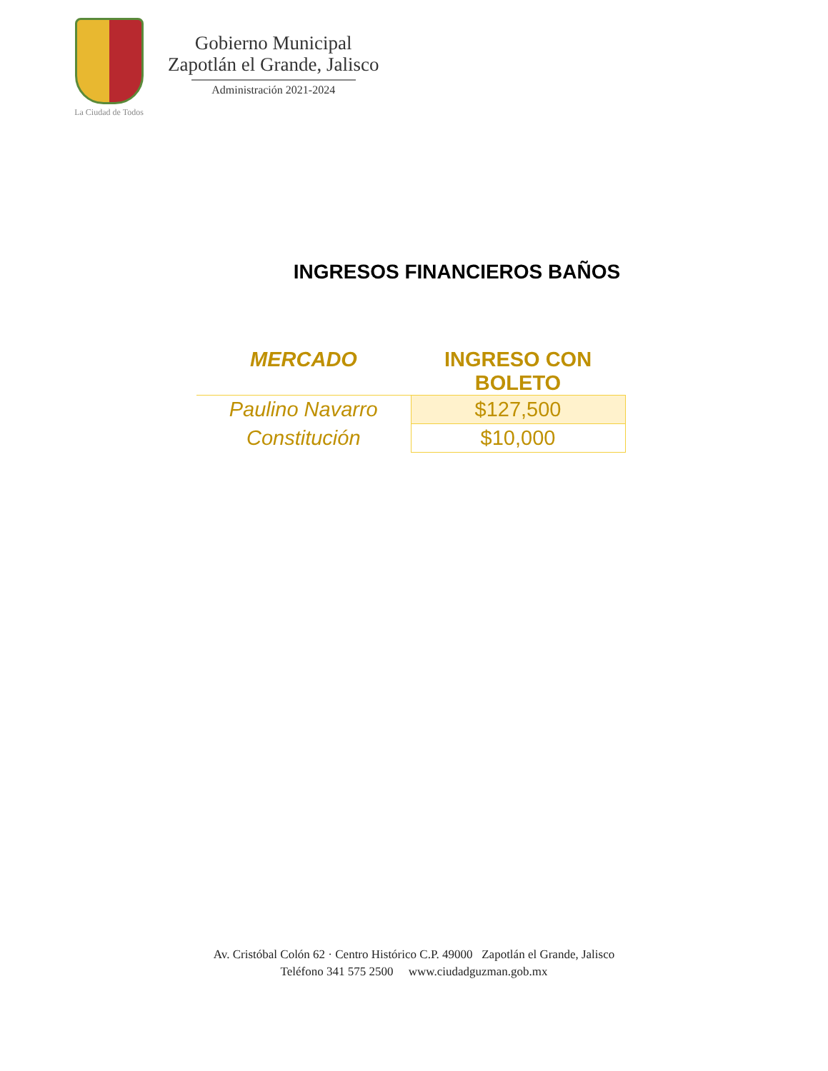La Ciudad de Todos
Gobierno Municipal
Zapotlán el Grande, Jalisco
Administración 2021-2024
INGRESOS FINANCIEROS BAÑOS
| MERCADO | INGRESO CON BOLETO |
| --- | --- |
| Paulino Navarro | $127,500 |
| Constitución | $10,000 |
Av. Cristóbal Colón 62 · Centro Histórico C.P. 49000 Zapotlán el Grande, Jalisco
Teléfono 341 575 2500 www.ciudadguzman.gob.mx